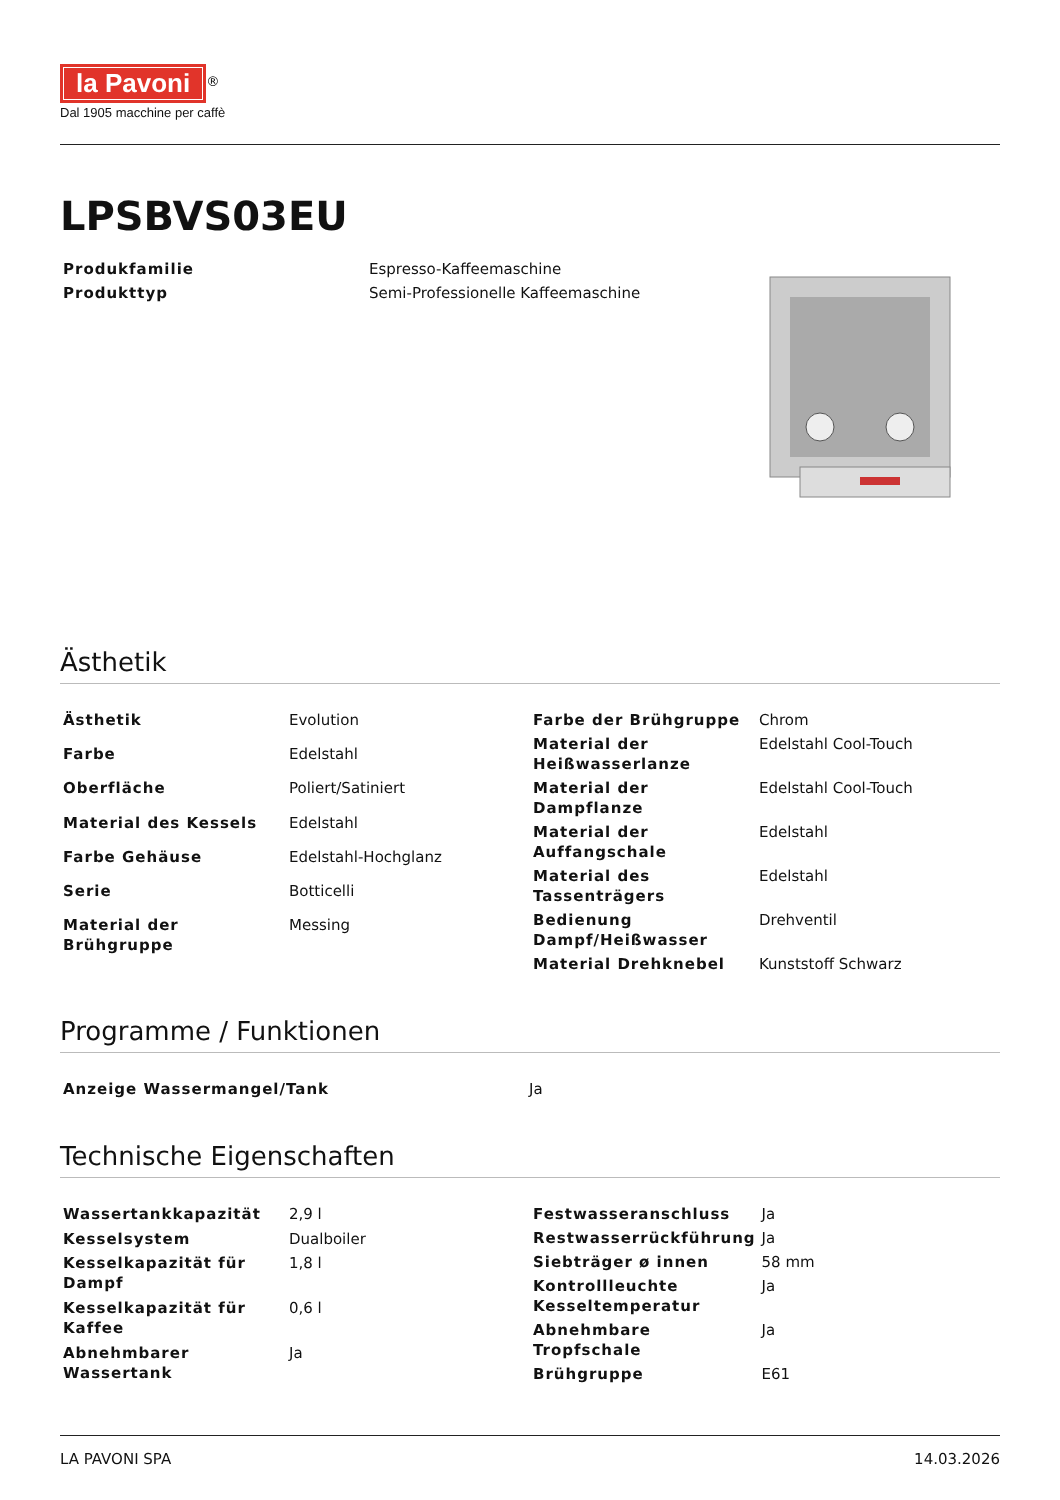la Pavoni<sup>®</sup>
Dal 1905 macchine per caffè
LPSBVS03EU
| Produkfamilie | Espresso-Kaffeemaschine |
| Produkttyp | Semi-Professionelle Kaffeemaschine |
Ästhetik
| Ästhetik | Evolution |
| Farbe | Edelstahl |
| Oberfläche | Poliert/Satiniert |
| Material des Kessels | Edelstahl |
| Farbe Gehäuse | Edelstahl-Hochglanz |
| Serie | Botticelli |
| Material der Brühgruppe | Messing |
| Farbe der Brühgruppe | Chrom |
| Material der Heißwasserlanze | Edelstahl Cool-Touch |
| Material der Dampflanze | Edelstahl Cool-Touch |
| Material der Auffangschale | Edelstahl |
| Material des Tassenträgers | Edelstahl |
| Bedienung Dampf/Heißwasser | Drehventil |
| Material Drehknebel | Kunststoff Schwarz |
Programme / Funktionen
| Anzeige Wassermangel/Tank | Ja |
Technische Eigenschaften
| Wassertankkapazität | 2,9 l |
| Kesselsystem | Dualboiler |
| Kesselkapazität für Dampf | 1,8 l |
| Kesselkapazität für Kaffee | 0,6 l |
| Abnehmbarer Wassertank | Ja |
| Festwasseranschluss | Ja |
| Restwasserrückführung | Ja |
| Siebträger ø innen | 58 mm |
| Kontrollleuchte Kesseltemperatur | Ja |
| Abnehmbare Tropfschale | Ja |
| Brühgruppe | E61 |
LA PAVONI SPA 14.03.2026